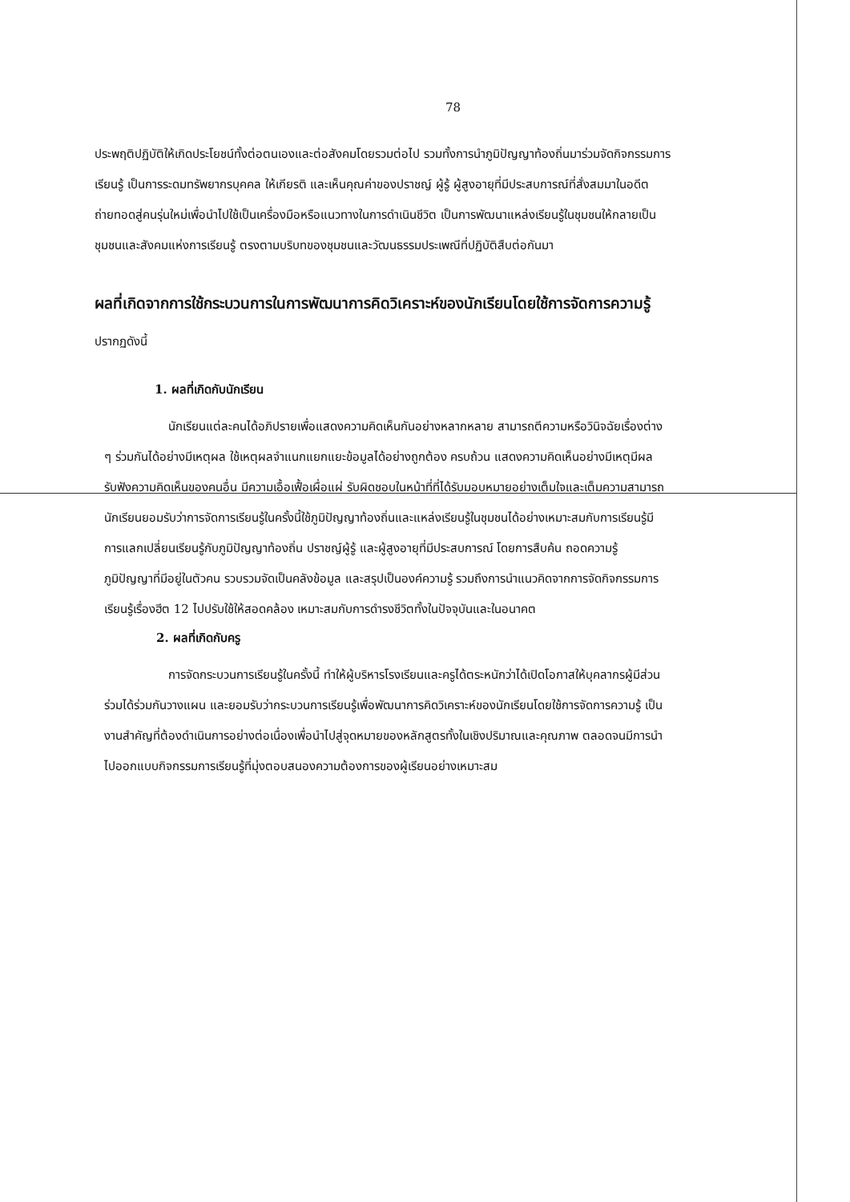78
ประพฤติปฏิบัติให้เกิดประโยชน์ทั้งต่อตนเองและต่อสังคมโดยรวมต่อไป รวมทั้งการนำภูมิปัญญาท้องถิ่นมาร่วมจัดกิจกรรมการเรียนรู้ เป็นการระดมทรัพยากรบุคคล ให้เกียรติ และเห็นคุณค่าของปราชญ์ ผู้รู้ ผู้สูงอายุที่มีประสบการณ์ที่สั่งสมมาในอดีต ถ่ายทอดสู่คนรุ่นใหม่เพื่อนำไปใช้เป็นเครื่องมือหรือแนวทางในการดำเนินชีวิต เป็นการพัฒนาแหล่งเรียนรู้ในชุมชนให้กลายเป็นชุมชนและสังคมแห่งการเรียนรู้ ตรงตามบริบทของชุมชนและวัฒนธรรมประเพณีที่ปฏิบัติสืบต่อกันมา
ผลที่เกิดจากการใช้กระบวนการในการพัฒนาการคิดวิเคราะห์ของนักเรียนโดยใช้การจัดการความรู้ ปรากฏดังนี้
1. ผลที่เกิดกับนักเรียน
นักเรียนแต่ละคนได้อภิปรายเพื่อแสดงความคิดเห็นกันอย่างหลากหลาย สามารถตีความหรือวินิจฉัยเรื่องต่าง ๆ ร่วมกันได้อย่างมีเหตุผล ใช้เหตุผลจำแนกแยกแยะข้อมูลได้อย่างถูกต้อง ครบถ้วน แสดงความคิดเห็นอย่างมีเหตุมีผล รับฟังความคิดเห็นของคนอื่น มีความเอื้อเฟื้อเผื่อแผ่ รับผิดชอบในหน้าที่ที่ได้รับมอบหมายอย่างเต็มใจและเต็มความสามารถ นักเรียนยอมรับว่าการจัดการเรียนรู้ในครั้งนี้ใช้ภูมิปัญญาท้องถิ่นและแหล่งเรียนรู้ในชุมชนได้อย่างเหมาะสมกับการเรียนรู้มีการแลกเปลี่ยนเรียนรู้กับภูมิปัญญาท้องถิ่น ปราชญ์ผู้รู้ และผู้สูงอายุที่มีประสบการณ์ โดยการสืบค้น ถอดความรู้ ภูมิปัญญาที่มีอยู่ในตัวคน รวบรวมจัดเป็นคลังข้อมูล และสรุปเป็นองค์ความรู้ รวมถึงการนำแนวคิดจากการจัดกิจกรรมการเรียนรู้เรื่องฮีต 12 ไปปรับใช้ให้สอดคล้อง เหมาะสมกับการดำรงชีวิตทั้งในปัจจุบันและในอนาคต
2. ผลที่เกิดกับครู
การจัดกระบวนการเรียนรู้ในครั้งนี้ ทำให้ผู้บริหารโรงเรียนและครูได้ตระหนักว่าได้เปิดโอกาสให้บุคลากรผู้มีส่วนร่วมได้ร่วมกันวางแผน และยอมรับว่ากระบวนการเรียนรู้เพื่อพัฒนาการคิดวิเคราะห์ของนักเรียนโดยใช้การจัดการความรู้ เป็นงานสำคัญที่ต้องดำเนินการอย่างต่อเนื่องเพื่อนำไปสู่จุดหมายของหลักสูตรทั้งในเชิงปริมาณและคุณภาพ ตลอดจนมีการนำไปออกแบบกิจกรรมการเรียนรู้ที่มุ่งตอบสนองความต้องการของผู้เรียนอย่างเหมาะสม